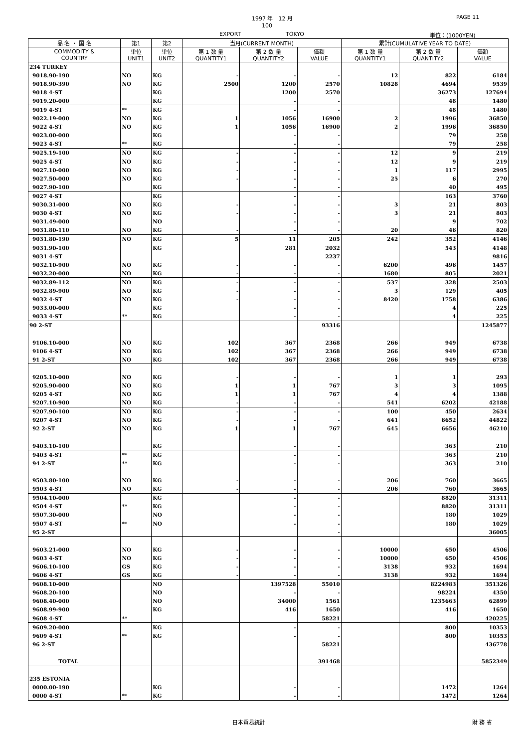1997 年　12 月 PAGE 11
100
EXPORT TOKYO 単位：(1000YEN)
| 品 名 ・ 国 名 | 第1 | 第2 | 当月(CURRENT MONTH) | | | 累計(CUMULATIVE YEAR TO DATE) | | |
| --- | --- | --- | --- | --- | --- | --- | --- | --- |
| COMMODITY & COUNTRY | 単位 UNIT1 | 単位 UNIT2 | 第 1 数 量 QUANTITY1 | 第 2 数 量 QUANTITY2 | 価額 VALUE | 第 1 数 量 QUANTITY1 | 第 2 数 量 QUANTITY2 | 価額 VALUE |
| 234 TURKEY | | | | | | | | |
| 9018.90-190 | NO | KG | - | - | - | 12 | 822 | 6184 |
| 9018.90-390 | NO | KG | 2500 | 1200 | 2570 | 10828 | 4694 | 9539 |
| 9018 4-ST | | KG | | 1200 | 2570 | | 36273 | 127694 |
| 9019.20-000 | | KG | | - | - | | 48 | 1480 |
| 9019 4-ST | ** | KG | | - | - | | 48 | 1480 |
| 9022.19-000 | NO | KG | 1 | 1056 | 16900 | 2 | 1996 | 36850 |
| 9022 4-ST | NO | KG | 1 | 1056 | 16900 | 2 | 1996 | 36850 |
| 9023.00-000 | | KG | | - | - | | 79 | 258 |
| 9023 4-ST | ** | KG | | - | - | | 79 | 258 |
| 9025.19-100 | NO | KG | - | - | - | 12 | 9 | 219 |
| 9025 4-ST | NO | KG | - | - | - | 12 | 9 | 219 |
| 9027.10-000 | NO | KG | - | - | - | 1 | 117 | 2995 |
| 9027.50-000 | NO | KG | - | - | - | 25 | 6 | 270 |
| 9027.90-100 | | KG | | - | - | | 40 | 495 |
| 9027 4-ST | | KG | | - | - | | 163 | 3760 |
| 9030.31-000 | NO | KG | - | - | - | 3 | 21 | 803 |
| 9030 4-ST | NO | KG | - | - | - | 3 | 21 | 803 |
| 9031.49-000 | | NO | | - | - | | 9 | 702 |
| 9031.80-110 | NO | KG | - | - | - | 20 | 46 | 820 |
| 9031.80-190 | NO | KG | 5 | 11 | 205 | 242 | 352 | 4146 |
| 9031.90-100 | | KG | | 281 | 2032 | | 543 | 4148 |
| 9031 4-ST | | | | | 2237 | | | 9816 |
| 9032.10-900 | NO | KG | - | - | - | 6200 | 496 | 1457 |
| 9032.20-000 | NO | KG | - | - | - | 1680 | 805 | 2021 |
| 9032.89-112 | NO | KG | - | - | - | 537 | 328 | 2503 |
| 9032.89-900 | NO | KG | - | - | - | 3 | 129 | 405 |
| 9032 4-ST | NO | KG | - | - | - | 8420 | 1758 | 6386 |
| 9033.00-000 | | KG | | - | - | | 4 | 225 |
| 9033 4-ST | ** | KG | | - | - | | 4 | 225 |
| 90 2-ST | | | | | 93316 | | | 1245877 |
| 9106.10-000 | NO | KG | 102 | 367 | 2368 | 266 | 949 | 6738 |
| 9106 4-ST | NO | KG | 102 | 367 | 2368 | 266 | 949 | 6738 |
| 91 2-ST | NO | KG | 102 | 367 | 2368 | 266 | 949 | 6738 |
| 9205.10-000 | NO | KG | - | - | - | 1 | 1 | 293 |
| 9205.90-000 | NO | KG | 1 | 1 | 767 | 3 | 3 | 1095 |
| 9205 4-ST | NO | KG | 1 | 1 | 767 | 4 | 4 | 1388 |
| 9207.10-900 | NO | KG | - | - | - | 541 | 6202 | 42188 |
| 9207.90-100 | NO | KG | - | - | - | 100 | 450 | 2634 |
| 9207 4-ST | NO | KG | - | - | - | 641 | 6652 | 44822 |
| 92 2-ST | NO | KG | 1 | 1 | 767 | 645 | 6656 | 46210 |
| 9403.10-100 | | KG | | - | - | | 363 | 210 |
| 9403 4-ST | ** | KG | | - | - | | 363 | 210 |
| 94 2-ST | ** | KG | | - | - | | 363 | 210 |
| 9503.80-100 | NO | KG | - | - | - | 206 | 760 | 3665 |
| 9503 4-ST | NO | KG | - | - | - | 206 | 760 | 3665 |
| 9504.10-000 | | KG | | - | - | | 8820 | 31311 |
| 9504 4-ST | ** | KG | | - | - | | 8820 | 31311 |
| 9507.30-000 | | NO | | - | - | | 180 | 1029 |
| 9507 4-ST | ** | NO | | - | - | | 180 | 1029 |
| 95 2-ST | | | | | - | | | 36005 |
| 9603.21-000 | NO | KG | - | - | - | 10000 | 650 | 4506 |
| 9603 4-ST | NO | KG | - | - | - | 10000 | 650 | 4506 |
| 9606.10-100 | GS | KG | - | - | - | 3138 | 932 | 1694 |
| 9606 4-ST | GS | KG | - | - | - | 3138 | 932 | 1694 |
| 9608.10-000 | | NO | | 1397528 | 55010 | | 8224983 | 351326 |
| 9608.20-100 | | NO | | - | - | | 98224 | 4350 |
| 9608.40-000 | | NO | | 34000 | 1561 | | 1235663 | 62899 |
| 9608.99-900 | | KG | | 416 | 1650 | | 416 | 1650 |
| 9608 4-ST | ** | | | | 58221 | | | 420225 |
| 9609.20-000 | | KG | | - | - | | 800 | 10353 |
| 9609 4-ST | ** | KG | | - | - | | 800 | 10353 |
| 96 2-ST | | | | | 58221 | | | 436778 |
| TOTAL | | | | | 391468 | | | 5852349 |
| 235 ESTONIA | | | | | | | | |
| 0000.00-190 | | KG | | - | - | | 1472 | 1264 |
| 0000 4-ST | ** | KG | | - | - | | 1472 | 1264 |
日本貿易統計 財 務 省